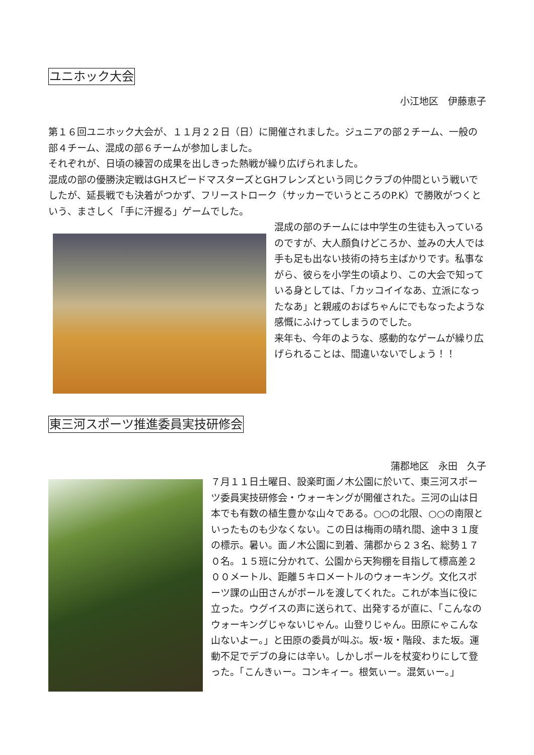ユニホック大会
小江地区　伊藤恵子
第１６回ユニホック大会が、１１月２２日（日）に開催されました。ジュニアの部２チーム、一般の部４チーム、混成の部６チームが参加しました。
それぞれが、日頃の練習の成果を出しきった熱戦が繰り広げられました。
混成の部の優勝決定戦はGHスピードマスターズとGHフレンズという同じクラブの仲間という戦いでしたが、延長戦でも決着がつかず、フリーストローク（サッカーでいうところのP.K）で勝敗がつくという、まさしく「手に汗握る」ゲームでした。
混成の部のチームには中学生の生徒も入っているのですが、大人顔負けどころか、並みの大人では手も足も出ない技術の持ち主ばかりです。私事ながら、彼らを小学生の頃より、この大会で知っている身としては、「カッコイイなあ、立派になったなあ」と親戚のおばちゃんにでもなったような感慨にふけってしまうのでした。
来年も、今年のような、感動的なゲームが繰り広げられることは、間違いないでしょう！！
東三河スポーツ推進委員実技研修会
蒲郡地区　永田　久子
７月１１日土曜日、設楽町面ノ木公園に於いて、東三河スポーツ委員実技研修会・ウォーキングが開催された。三河の山は日本でも有数の植生豊かな山々である。○○の北限、○○の南限といったものも少なくない。この日は梅雨の晴れ間、途中３１度の標示。暑い。面ノ木公園に到着、蒲郡から２３名、総勢１７０名。１５班に分かれて、公園から天狗棚を目指して標高差２００メートル、距離５キロメートルのウォーキング。文化スポーツ課の山田さんがポールを渡してくれた。これが本当に役に立った。ウグイスの声に送られて、出発するが直に、「こんなのウォーキングじゃないじゃん。山登りじゃん。田原にゃこんな山ないよー。」と田原の委員が叫ぶ。坂･坂・階段、また坂。運動不足でデブの身には辛い。しかしポールを杖変わりにして登った。「こんきぃー。コンキィー。根気ぃー。混気ぃー。」